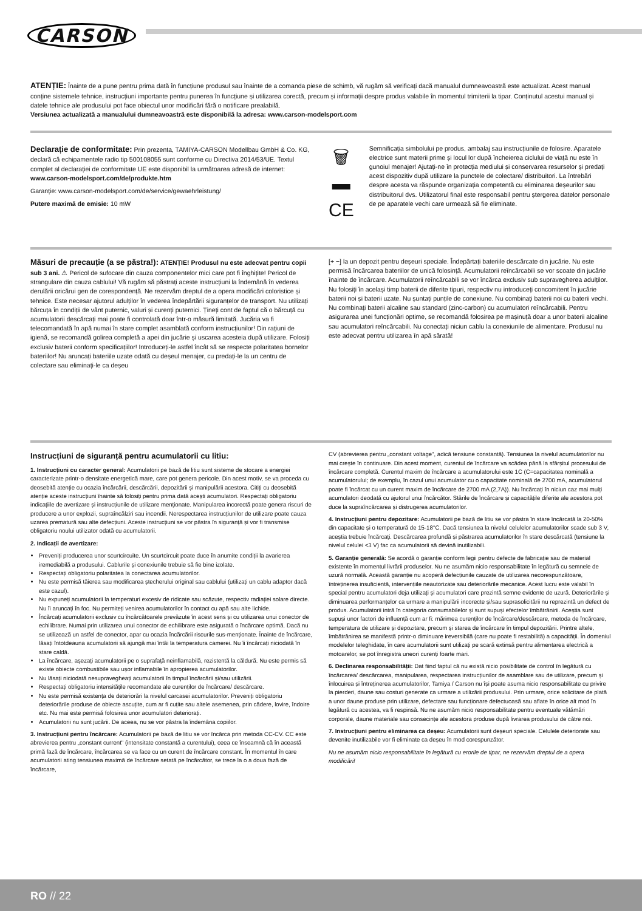CARSON
ATENȚIE: Înainte de a pune pentru prima dată în funcțiune produsul sau înainte de a comanda piese de schimb, vă rugăm să verificați dacă manualul dumneavoastră este actualizat. Acest manual conține sistemele tehnice, instrucțiuni importante pentru punerea în funcțiune și utilizarea corectă, precum și informații despre produs valabile în momentul trimiterii la tipar. Conținutul acestui manual și datele tehnice ale produsului pot face obiectul unor modificări fără o notificare prealabilă.
Versiunea actualizată a manualului dumneavoastră este disponibilă la adresa: www.carson-modelsport.com
Declarație de conformitate: Prin prezenta, TAMIYA-CARSON Modellbau GmbH & Co. KG, declară că echipamentele radio tip 500108055 sunt conforme cu Directiva 2014/53/UE. Textul complet al declarației de conformitate UE este disponibil la următoarea adresă de internet: www.carson-modelsport.com/de/produkte.htm
Garanție: www.carson-modelsport.com/de/service/gewaehrleistung/
Putere maximă de emisie: 10 mW
🗑
▬
CE
Semnificația simbolului pe produs, ambalaj sau instrucțiunile de folosire. Aparatele electrice sunt materii prime și locul lor după încheierea ciclului de viață nu este în gunoiul menajer! Ajutați-ne în protecția mediului și conservarea resurselor și predați acest dispozitiv după utilizare la punctele de colectare/ distribuitori. La întrebări despre acesta va răspunde organizația competentă cu eliminarea deșeurilor sau distribuitorul dvs. Utilizatorul final este responsabil pentru ștergerea datelor personale de pe aparatele vechi care urmează să fie eliminate.
Măsuri de precauție (a se păstra!): ATENȚIE! Produsul nu este adecvat pentru copii sub 3 ani. ⚠ Pericol de sufocare din cauza componentelor mici care pot fi înghițite! Pericol de strangulare din cauza cablului! Vă rugăm să păstrați aceste instrucțiuni la îndemână în vederea derulării oricărui gen de corespondență. Ne rezervăm dreptul de a opera modificări coloristice și tehnice. Este necesar ajutorul adulților în vederea îndepărtării siguranțelor de transport. Nu utilizați bărcuța în condiții de vânt puternic, valuri și curenți puternici. Țineți cont de faptul că o bărcuță cu acumulatorii descărcați mai poate fi controlată doar într-o măsură limitată. Jucăria va fi telecomandată în apă numai în stare complet asamblată conform instrucțiunilor! Din rațiuni de igienă, se recomandă golirea completă a apei din jucărie și uscarea acesteia după utilizare. Folosiți exclusiv baterii conform specificațiilor! Introduceți-le astfel încât să se respecte polaritatea bornelor bateriilor! Nu aruncați bateriile uzate odată cu deșeul menajer, cu predați-le la un centru de colectare sau eliminați-le ca deșeu
[+ −] la un depozit pentru deșeuri speciale. Îndepărtați bateriile descărcate din jucărie. Nu este permisă încărcarea bateriilor de unică folosință. Acumulatorii reîncărcabili se vor scoate din jucărie înainte de încărcare. Acumulatorii reîncărcabili se vor încărca exclusiv sub supravegherea adulților. Nu folosiți în același timp baterii de diferite tipuri, respectiv nu introduceți concomitent în jucărie baterii noi și baterii uzate. Nu șuntați punțile de conexiune. Nu combinați baterii noi cu baterii vechi. Nu combinați baterii alcaline sau standard (zinc-carbon) cu acumulatori reîncărcabili. Pentru asigurarea unei funcționări optime, se recomandă folosirea pe mașinuță doar a unor baterii alcaline sau acumulatori reîncărcabili. Nu conectați niciun cablu la conexiunile de alimentare. Produsul nu este adecvat pentru utilizarea în apă sărată!
Instrucțiuni de siguranță pentru acumulatorii cu litiu:
1. Instrucțiuni cu caracter general: Acumulatorii pe bază de litiu sunt sisteme de stocare a energiei caracterizate printr-o densitate energetică mare, care pot genera pericole. Din acest motiv, se va proceda cu deosebită atenție cu ocazia încărcării, descărcării, depozitării și manipulării acestora. Citiți cu deosebită atenție aceste instrucțiuni înainte să folosiți pentru prima dată acești acumulatori. Respectați obligatoriu indicațiile de avertizare și instrucțiunile de utilizare menționate. Manipularea incorectă poate genera riscuri de producere a unor explozii, supraîncălziri sau incendii. Nerespectarea instrucțiunilor de utilizare poate cauza uzarea prematură sau alte defecțiuni. Aceste instrucțiuni se vor păstra în siguranță și vor fi transmise obligatoriu noului utilizator odată cu acumulatorii.
2. Indicații de avertizare:
Preveniți producerea unor scurtcircuite. Un scurtcircuit poate duce în anumite condiții la avarierea iremediabilă a produsului. Cablurile și conexiunile trebuie să fie bine izolate.
Respectați obligatoriu polaritatea la conectarea acumulatorilor.
Nu este permisă tăierea sau modificarea ștecherului original sau cablului (utilizați un cablu adaptor dacă este cazul).
Nu expuneți acumulatorii la temperaturi excesiv de ridicate sau scăzute, respectiv radiației solare directe. Nu îi aruncați în foc. Nu permiteți venirea acumulatorilor în contact cu apă sau alte lichide.
Încărcați acumulatorii exclusiv cu încărcătoarele prevăzute în acest sens și cu utilizarea unui conector de echilibrare. Numai prin utilizarea unui conector de echilibrare este asigurată o încărcare optimă. Dacă nu se utilizează un astfel de conector, apar cu ocazia încărcării riscurile sus-menționate. Înainte de încărcare, lăsați întotdeauna acumulatorii să ajungă mai întâi la temperatura camerei. Nu îi încărcați niciodată în stare caldă.
La încărcare, așezați acumulatorii pe o suprafață neinflamabilă, rezistentă la căldură. Nu este permis să existe obiecte combustibile sau ușor inflamabile în apropierea acumulatorilor.
Nu lăsați niciodată nesupravegheați acumulatorii în timpul încărcării și/sau utilizării.
Respectați obligatoriu intensitățile recomandate ale curenților de încărcare/ descărcare.
Nu este permisă existența de deteriorări la nivelul carcasei acumulatorilor. Preveniți obligatoriu deteriorările produse de obiecte ascuțite, cum ar fi cuțite sau altele asemenea, prin cădere, lovire, îndoire etc. Nu mai este permisă folosirea unor acumulatori deteriorați.
Acumulatorii nu sunt jucării. De aceea, nu se vor păstra la îndemâna copiilor.
3. Instrucțiuni pentru încărcare: Acumulatorii pe bază de litiu se vor încărca prin metoda CC-CV. CC este abrevierea pentru „constant current" (intensitate constantă a curentului), ceea ce înseamnă că în această primă fază de încărcare, încărcarea se va face cu un curent de încărcare constant. În momentul în care acumulatorii ating tensiunea maximă de încărcare setată pe încărcător, se trece la o a doua fază de încărcare,
CV (abrevierea pentru „constant voltage", adică tensiune constantă). Tensiunea la nivelul acumulatorilor nu mai crește în continuare. Din acest moment, curentul de încărcare va scădea până la sfârșitul procesului de încărcare completă. Curentul maxim de încărcare a acumulatorului este 1C (C=capacitatea nominală a acumulatorului; de exemplu, în cazul unui acumulator cu o capacitate nominală de 2700 mA, acumulatorul poate fi încărcat cu un curent maxim de încărcare de 2700 mA (2,7A)). Nu încărcați în niciun caz mai mulți acumulatori deodată cu ajutorul unui încărcător. Stările de încărcare și capacitățile diferite ale acestora pot duce la supraîncărcarea și distrugerea acumulatorilor.
4. Instrucțiuni pentru depozitare: Acumulatorii pe bază de litiu se vor păstra în stare încărcată la 20-50% din capacitate și o temperatură de 15-18°C. Dacă tensiunea la nivelul celulelor acumulatorilor scade sub 3 V, aceștia trebuie încărcați. Descărcarea profundă și păstrarea acumulatorilor în stare descărcată (tensiune la nivelul celulei <3 V) fac ca acumulatorii să devină inutilizabili.
5. Garanție generală: Se acordă o garanție conform legii pentru defecte de fabricație sau de material existente în momentul livrării produselor. Nu ne asumăm nicio responsabilitate în legătură cu semnele de uzură normală. Această garanție nu acoperă defecțiunile cauzate de utilizarea necorespunzătoare, întreținerea insuficientă, intervențiile neautorizate sau deteriorările mecanice. Acest lucru este valabil în special pentru acumulatori deja utilizați și acumulatori care prezintă semne evidente de uzură. Deteriorările și diminuarea performanțelor ca urmare a manipulării incorecte și/sau suprasolicitării nu reprezintă un defect de produs. Acumulatorii intră în categoria consumabilelor și sunt supuși efectelor îmbătrânirii. Aceștia sunt supuși unor factori de influență cum ar fi: mărimea curenților de încărcare/descărcare, metoda de încărcare, temperatura de utilizare și depozitare, precum și starea de încărcare în timpul depozitării. Printre altele, îmbătrânirea se manifestă printr-o diminuare ireversibilă (care nu poate fi restabilită) a capacității. În domeniul modelelor teleghidate, în care acumulatorii sunt utilizați pe scară extinsă pentru alimentarea electrică a motoarelor, se pot înregistra uneori curenți foarte mari.
6. Declinarea responsabilității: Dat fiind faptul că nu există nicio posibilitate de control în legătură cu încărcarea/ descărcarea, manipularea, respectarea instrucțiunilor de asamblare sau de utilizare, precum și înlocuirea și întreținerea acumulatorilor, Tamiya / Carson nu își poate asuma nicio responsabilitate cu privire la pierderi, daune sau costuri generate ca urmare a utilizării produsului. Prin urmare, orice solicitare de plată a unor daune produse prin utilizare, defectare sau funcționare defectuoasă sau aflate în orice alt mod în legătură cu acestea, va fi respinsă. Nu ne asumăm nicio responsabilitate pentru eventuale vătămări corporale, daune materiale sau consecințe ale acestora produse după livrarea produsului de către noi.
7. Instrucțiuni pentru eliminarea ca deșeu: Acumulatorii sunt deșeuri speciale. Celulele deteriorate sau devenite inutilizabile vor fi eliminate ca deșeu în mod corespunzător.
Nu ne asumăm nicio responsabilitate în legătură cu erorile de tipar, ne rezervăm dreptul de a opera modificări!
RO // 22